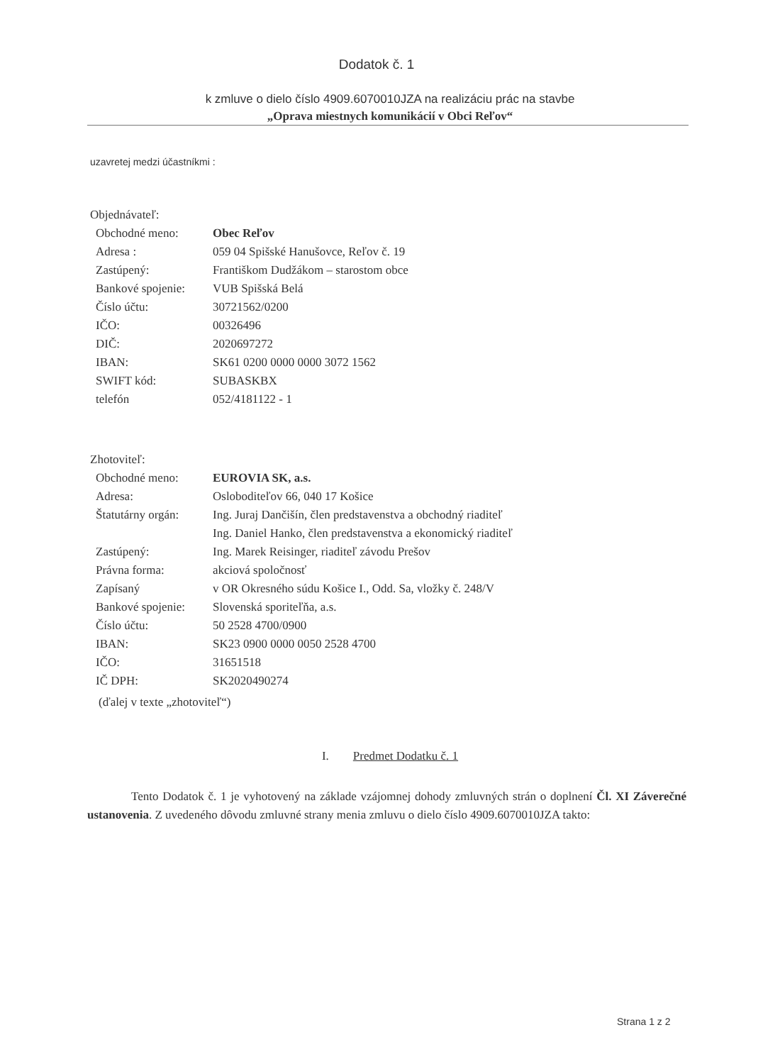Dodatok č. 1
k zmluve o dielo číslo 4909.6070010JZA na realizáciu prác na stavbe
„Oprava miestnych komunikácií v Obci Reľov“
uzavretej medzi účastníkmi :
Objednávateľ:
| Obchodné meno: | Obec Reľov |
| Adresa : | 059 04 Spišské Hanušovce, Reľov č. 19 |
| Zastúpený: | Františkom Dudžákom – starostom obce |
| Bankové spojenie: | VUB Spišská Belá |
| Číslo účtu: | 30721562/0200 |
| IČO: | 00326496 |
| DIČ: | 2020697272 |
| IBAN: | SK61 0200 0000 0000 3072 1562 |
| SWIFT kód: | SUBASKBX |
| telefón | 052/4181122 - 1 |
Zhotoviteľ:
| Obchodné meno: | EUROVIA SK, a.s. |
| Adresa: | Osloboditeľov 66, 040 17 Košice |
| Štatutárny orgán: | Ing. Juraj Dančišín, člen predstavenstva a obchodný riaditeľ Ing. Daniel Hanko, člen predstavenstva a ekonomický riaditeľ |
| Zastúpený: | Ing. Marek Reisinger, riaditeľ závodu Prešov |
| Právna forma: | akciová spoločnosť |
| Zapísaný | v OR Okresného súdu Košice I., Odd. Sa, vložky č. 248/V |
| Bankové spojenie: | Slovenská sporiteľňa, a.s. |
| Číslo účtu: | 50 2528 4700/0900 |
| IBAN: | SK23 0900 0000 0050 2528 4700 |
| IČO: | 31651518 |
| IČ DPH: | SK2020490274 |
(ďalej v texte „zhotoviteľ“)
I. Predmet Dodatku č. 1
Tento Dodatok č. 1 je vyhotovený na základe vzájomnej dohody zmluvných strán o doplnení Čl. XI Záverečné ustanovenia. Z uvedeného dôvodu zmluvné strany menia zmluvu o dielo číslo 4909.6070010JZA takto:
Strana 1 z 2